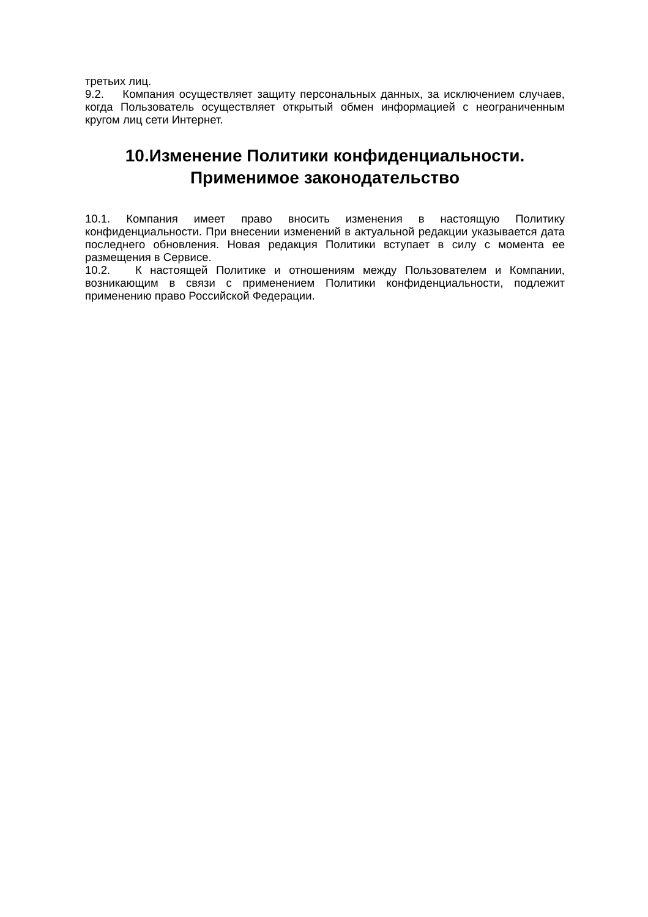третьих лиц.
9.2. Компания осуществляет защиту персональных данных, за исключением случаев, когда Пользователь осуществляет открытый обмен информацией с неограниченным кругом лиц сети Интернет.
10.Изменение Политики конфиденциальности. Применимое законодательство
10.1. Компания имеет право вносить изменения в настоящую Политику конфиденциальности. При внесении изменений в актуальной редакции указывается дата последнего обновления. Новая редакция Политики вступает в силу с момента ее размещения в Сервисе.
10.2. К настоящей Политике и отношениям между Пользователем и Компании, возникающим в связи с применением Политики конфиденциальности, подлежит применению право Российской Федерации.